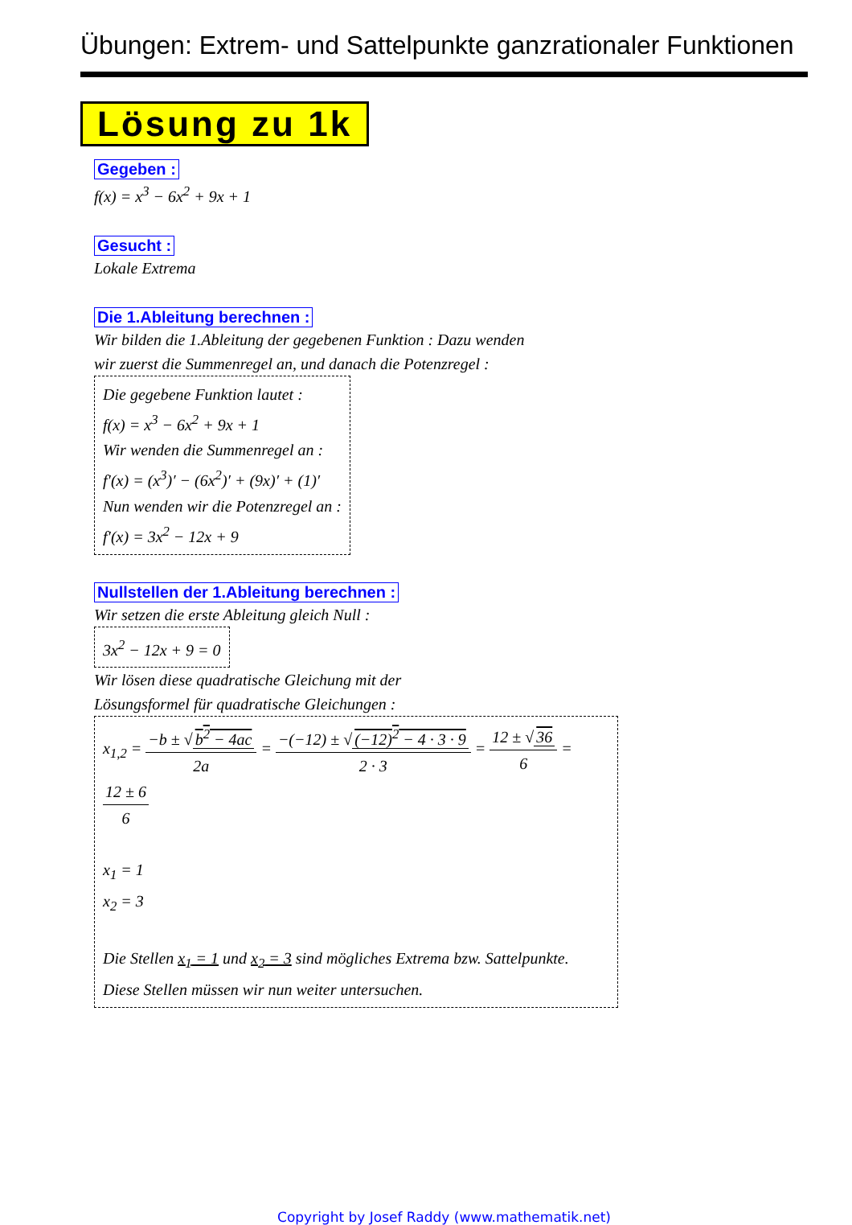Übungen: Extrem- und Sattelpunkte ganzrationaler Funktionen
Lösung zu 1k
Gegeben :
f(x) = x<sup>3</sup> − 6x<sup>2</sup> + 9x + 1
Gesucht :
Lokale Extrema
Die 1.Ableitung berechnen :
Wir bilden die 1.Ableitung der gegebenen Funktion : Dazu wenden
wir zuerst die Summenregel an, und danach die Potenzregel :
Die gegebene Funktion lautet :
f(x) = x<sup>3</sup> − 6x<sup>2</sup> + 9x + 1
Wir wenden die Summenregel an :
f′(x) = (x<sup>3</sup>)′ − (6x<sup>2</sup>)′ + (9x)′ + (1)′
Nun wenden wir die Potenzregel an :
f′(x) = 3x<sup>2</sup> − 12x + 9
Nullstellen der 1.Ableitung berechnen :
Wir setzen die erste Ableitung gleich Null :
3x<sup>2</sup> − 12x + 9 = 0
Wir lösen diese quadratische Gleichung mit der
Lösungsformel für quadratische Gleichungen :
x<sub>1,2</sub> = −b ± √ b<sup>2</sup> − 4ac 2a = −(−12) ± √ (−12)<sup>2</sup> − 4 · 3 · 9 2 · 3 = 12 ± √ 36 6 = 12 ± 6 6
x<sub>1</sub> = 1
x<sub>2</sub> = 3
Die Stellen x<sub>1</sub> = 1 und x<sub>2</sub> = 3 sind mögliches Extrema bzw. Sattelpunkte.
Diese Stellen müssen wir nun weiter untersuchen.
Copyright by Josef Raddy (www.mathematik.net)